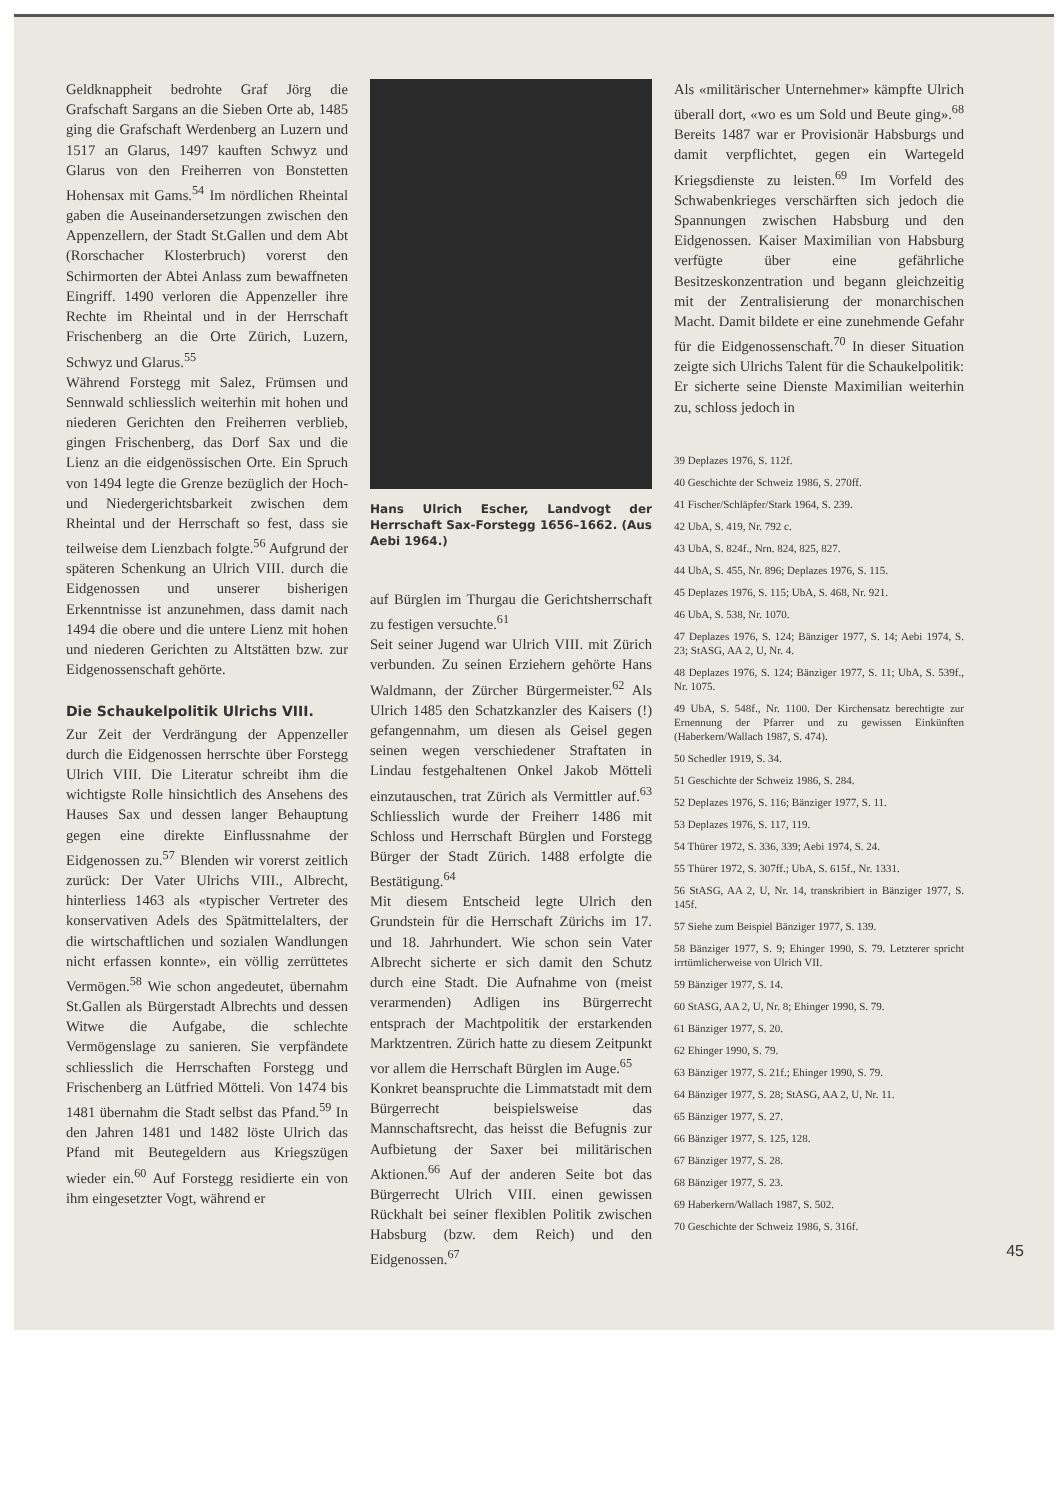Geldknappheit bedrohte Graf Jörg die Grafschaft Sargans an die Sieben Orte ab, 1485 ging die Grafschaft Werdenberg an Luzern und 1517 an Glarus, 1497 kauften Schwyz und Glarus von den Freiherren von Bonstetten Hohensax mit Gams.<sup>54</sup> Im nördlichen Rheintal gaben die Auseinandersetzungen zwischen den Appenzellern, der Stadt St.Gallen und dem Abt (Rorschacher Klosterbruch) vorerst den Schirmorten der Abtei Anlass zum bewaffneten Eingriff. 1490 verloren die Appenzeller ihre Rechte im Rheintal und in der Herrschaft Frischenberg an die Orte Zürich, Luzern, Schwyz und Glarus.<sup>55</sup>
Während Forstegg mit Salez, Frümsen und Sennwald schliesslich weiterhin mit hohen und niederen Gerichten den Freiherren verblieb, gingen Frischenberg, das Dorf Sax und die Lienz an die eidgenössischen Orte. Ein Spruch von 1494 legte die Grenze bezüglich der Hoch- und Niedergerichtsbarkeit zwischen dem Rheintal und der Herrschaft so fest, dass sie teilweise dem Lienzbach folgte.<sup>56</sup> Aufgrund der späteren Schenkung an Ulrich VIII. durch die Eidgenossen und unserer bisherigen Erkenntnisse ist anzunehmen, dass damit nach 1494 die obere und die untere Lienz mit hohen und niederen Gerichten zu Altstätten bzw. zur Eidgenossenschaft gehörte.
Die Schaukelpolitik Ulrichs VIII.
Zur Zeit der Verdrängung der Appenzeller durch die Eidgenossen herrschte über Forstegg Ulrich VIII. Die Literatur schreibt ihm die wichtigste Rolle hinsichtlich des Ansehens des Hauses Sax und dessen langer Behauptung gegen eine direkte Einflussnahme der Eidgenossen zu.<sup>57</sup> Blenden wir vorerst zeitlich zurück: Der Vater Ulrichs VIII., Albrecht, hinterliess 1463 als «typischer Vertreter des konservativen Adels des Spätmittelalters, der die wirtschaftlichen und sozialen Wandlungen nicht erfassen konnte», ein völlig zerrüttetes Vermögen.<sup>58</sup> Wie schon angedeutet, übernahm St.Gallen als Bürgerstadt Albrechts und dessen Witwe die Aufgabe, die schlechte Vermögenslage zu sanieren. Sie verpfändete schliesslich die Herrschaften Forstegg und Frischenberg an Lütfried Mötteli. Von 1474 bis 1481 übernahm die Stadt selbst das Pfand.<sup>59</sup> In den Jahren 1481 und 1482 löste Ulrich das Pfand mit Beutegeldern aus Kriegszügen wieder ein.<sup>60</sup> Auf Forstegg residierte ein von ihm eingesetzter Vogt, während er
Hans Ulrich Escher, Landvogt der Herrschaft Sax-Forstegg 1656–1662. (Aus Aebi 1964.)
auf Bürglen im Thurgau die Gerichtsherrschaft zu festigen versuchte.<sup>61</sup>
Seit seiner Jugend war Ulrich VIII. mit Zürich verbunden. Zu seinen Erziehern gehörte Hans Waldmann, der Zürcher Bürgermeister.<sup>62</sup> Als Ulrich 1485 den Schatzkanzler des Kaisers (!) gefangennahm, um diesen als Geisel gegen seinen wegen verschiedener Straftaten in Lindau festgehaltenen Onkel Jakob Mötteli einzutauschen, trat Zürich als Vermittler auf.<sup>63</sup> Schliesslich wurde der Freiherr 1486 mit Schloss und Herrschaft Bürglen und Forstegg Bürger der Stadt Zürich. 1488 erfolgte die Bestätigung.<sup>64</sup>
Mit diesem Entscheid legte Ulrich den Grundstein für die Herrschaft Zürichs im 17. und 18. Jahrhundert. Wie schon sein Vater Albrecht sicherte er sich damit den Schutz durch eine Stadt. Die Aufnahme von (meist verarmenden) Adligen ins Bürgerrecht entsprach der Machtpolitik der erstarkenden Marktzentren. Zürich hatte zu diesem Zeitpunkt vor allem die Herrschaft Bürglen im Auge.<sup>65</sup>
Konkret beanspruchte die Limmatstadt mit dem Bürgerrecht beispielsweise das Mannschaftsrecht, das heisst die Befugnis zur Aufbietung der Saxer bei militärischen Aktionen.<sup>66</sup> Auf der anderen Seite bot das Bürgerrecht Ulrich VIII. einen gewissen Rückhalt bei seiner flexiblen Politik zwischen Habsburg (bzw. dem Reich) und den Eidgenossen.<sup>67</sup>
Als «militärischer Unternehmer» kämpfte Ulrich überall dort, «wo es um Sold und Beute ging».<sup>68</sup> Bereits 1487 war er Provisionär Habsburgs und damit verpflichtet, gegen ein Wartegeld Kriegsdienste zu leisten.<sup>69</sup> Im Vorfeld des Schwabenkrieges verschärften sich jedoch die Spannungen zwischen Habsburg und den Eidgenossen. Kaiser Maximilian von Habsburg verfügte über eine gefährliche Besitzeskonzentration und begann gleichzeitig mit der Zentralisierung der monarchischen Macht. Damit bildete er eine zunehmende Gefahr für die Eidgenossenschaft.<sup>70</sup> In dieser Situation zeigte sich Ulrichs Talent für die Schaukelpolitik: Er sicherte seine Dienste Maximilian weiterhin zu, schloss jedoch in
39 Deplazes 1976, S. 112f.
40 Geschichte der Schweiz 1986, S. 270ff.
41 Fischer/Schläpfer/Stark 1964, S. 239.
42 UbA, S. 419, Nr. 792 c.
43 UbA, S. 824f., Nrn. 824, 825, 827.
44 UbA, S. 455, Nr. 896; Deplazes 1976, S. 115.
45 Deplazes 1976, S. 115; UbA, S. 468, Nr. 921.
46 UbA, S. 538, Nr. 1070.
47 Deplazes 1976, S. 124; Bänziger 1977, S. 14; Aebi 1974, S. 23; StASG, AA 2, U, Nr. 4.
48 Deplazes 1976, S. 124; Bänziger 1977, S. 11; UbA, S. 539f., Nr. 1075.
49 UbA, S. 548f., Nr. 1100. Der Kirchensatz berechtigte zur Ernennung der Pfarrer und zu gewissen Einkünften (Haberkern/Wallach 1987, S. 474).
50 Schedler 1919, S. 34.
51 Geschichte der Schweiz 1986, S. 284.
52 Deplazes 1976, S. 116; Bänziger 1977, S. 11.
53 Deplazes 1976, S. 117, 119.
54 Thürer 1972, S. 336, 339; Aebi 1974, S. 24.
55 Thürer 1972, S. 307ff.; UbA, S. 615f., Nr. 1331.
56 StASG, AA 2, U, Nr. 14, transkribiert in Bänziger 1977, S. 145f.
57 Siehe zum Beispiel Bänziger 1977, S. 139.
58 Bänziger 1977, S. 9; Ehinger 1990, S. 79. Letzterer spricht irrtümlicherweise von Ulrich VII.
59 Bänziger 1977, S. 14.
60 StASG, AA 2, U, Nr. 8; Ehinger 1990, S. 79.
61 Bänziger 1977, S. 20.
62 Ehinger 1990, S. 79.
63 Bänziger 1977, S. 21f.; Ehinger 1990, S. 79.
64 Bänziger 1977, S. 28; StASG, AA 2, U, Nr. 11.
65 Bänziger 1977, S. 27.
66 Bänziger 1977, S. 125, 128.
67 Bänziger 1977, S. 28.
68 Bänziger 1977, S. 23.
69 Haberkern/Wallach 1987, S. 502.
70 Geschichte der Schweiz 1986, S. 316f.
45